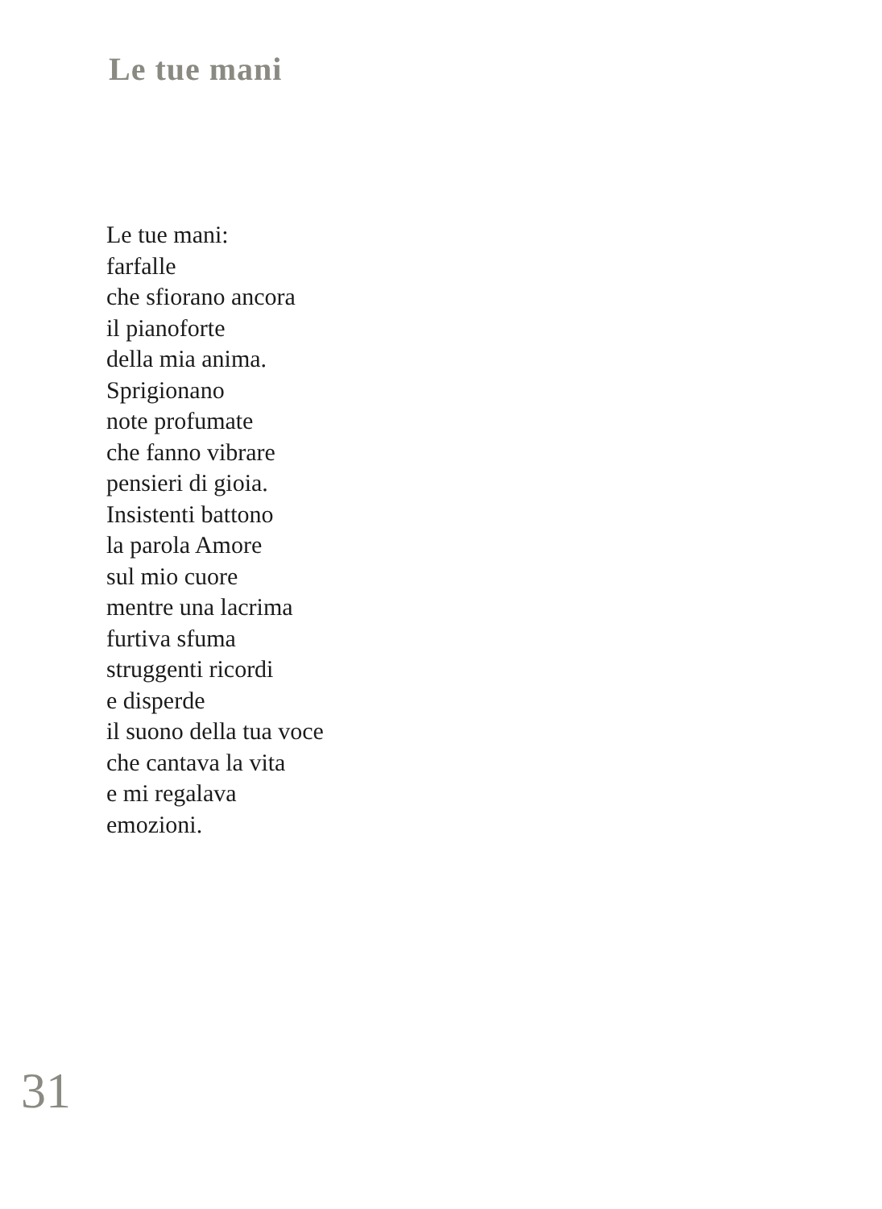Le tue mani
Le tue mani:
farfalle
che sfiorano ancora
il pianoforte
della mia anima.
Sprigionano
note profumate
che fanno vibrare
pensieri di gioia.
Insistenti battono
la parola Amore
sul mio cuore
mentre una lacrima
furtiva sfuma
struggenti ricordi
e disperde
il suono della tua voce
che cantava la vita
e mi regalava
emozioni.
31